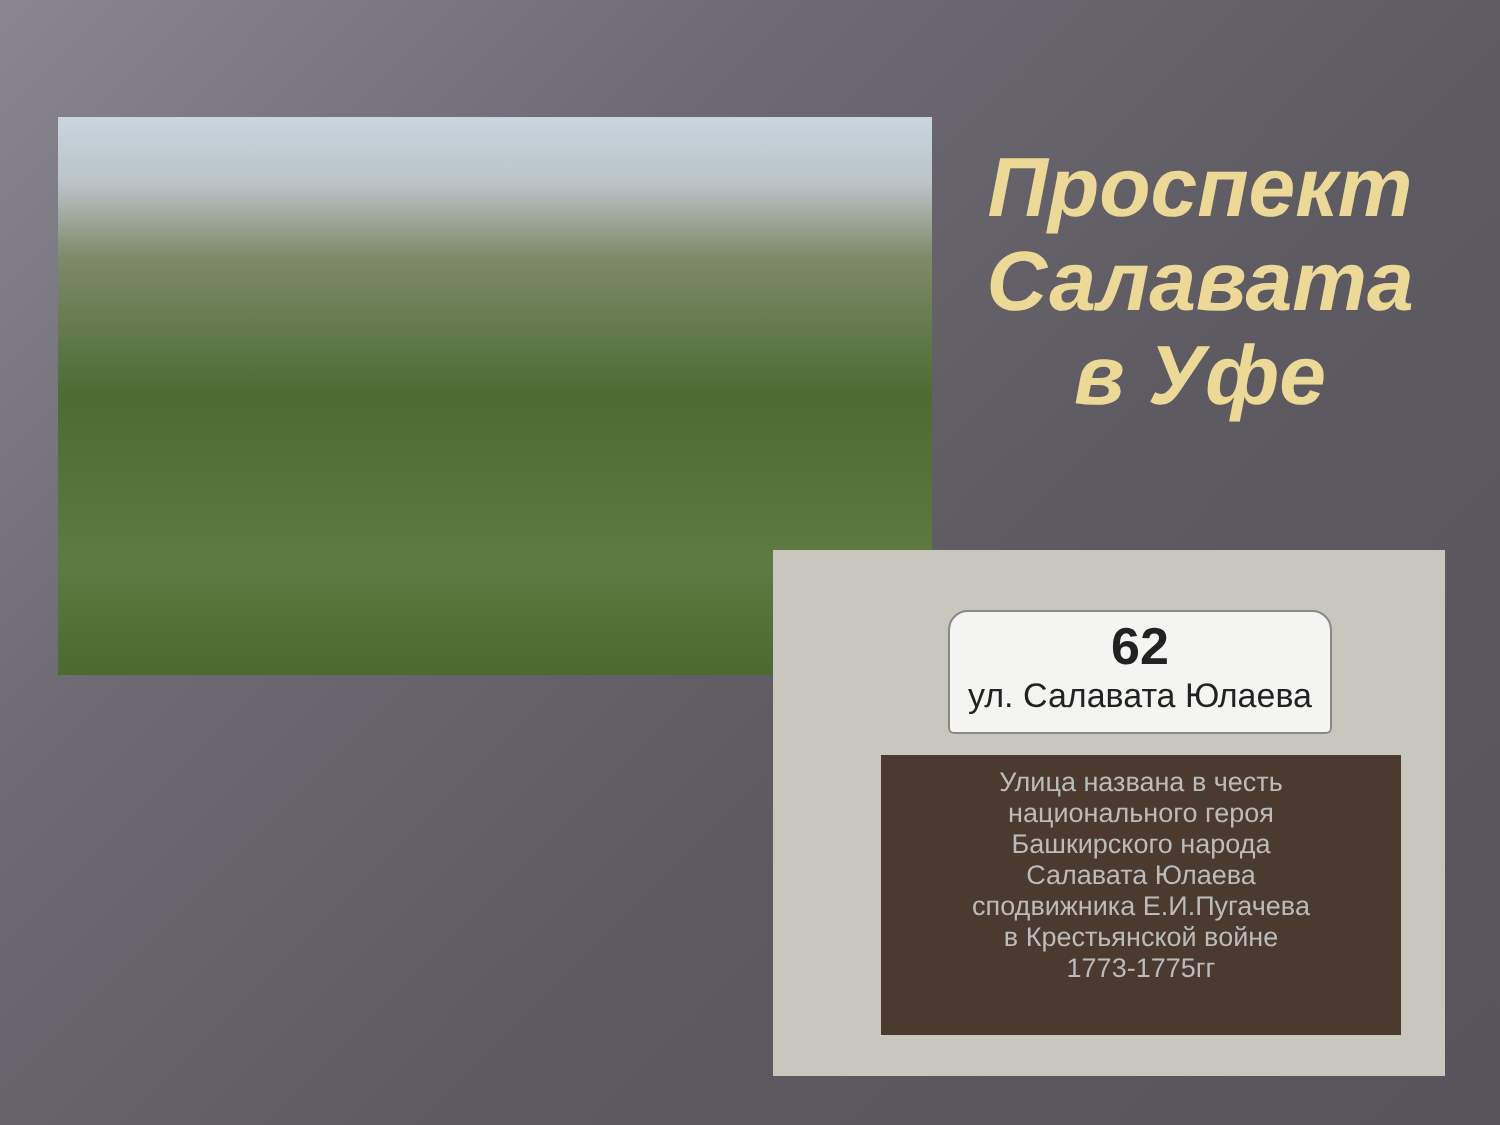Проспект Салавата в Уфе
62
ул. Салавата Юлаева
Улица названа в честь
национального героя
Башкирского народа
Салавата Юлаева
сподвижника Е.И.Пугачева
в Крестьянской войне
1773-1775гг